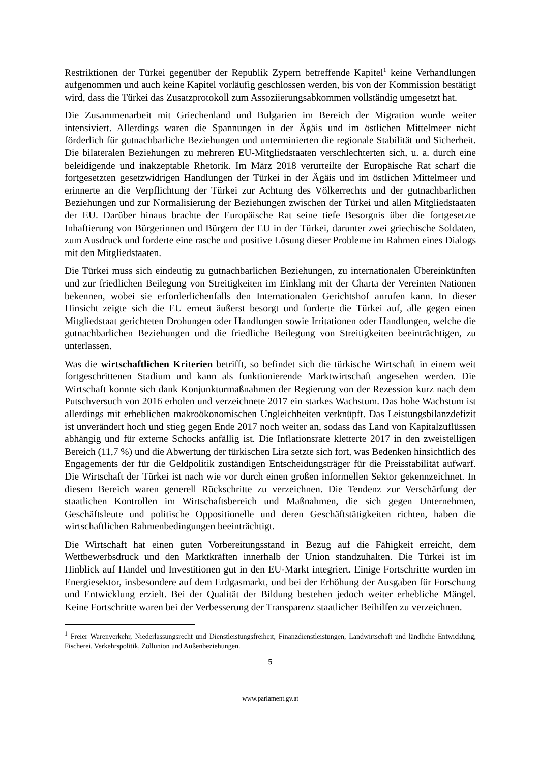Restriktionen der Türkei gegenüber der Republik Zypern betreffende Kapitel<sup>1</sup> keine Verhandlungen aufgenommen und auch keine Kapitel vorläufig geschlossen werden, bis von der Kommission bestätigt wird, dass die Türkei das Zusatzprotokoll zum Assoziierungsabkommen vollständig umgesetzt hat.
Die Zusammenarbeit mit Griechenland und Bulgarien im Bereich der Migration wurde weiter intensiviert. Allerdings waren die Spannungen in der Ägäis und im östlichen Mittelmeer nicht förderlich für gutnachbarliche Beziehungen und unterminierten die regionale Stabilität und Sicherheit. Die bilateralen Beziehungen zu mehreren EU-Mitgliedstaaten verschlechterten sich, u. a. durch eine beleidigende und inakzeptable Rhetorik. Im März 2018 verurteilte der Europäische Rat scharf die fortgesetzten gesetzwidrigen Handlungen der Türkei in der Ägäis und im östlichen Mittelmeer und erinnerte an die Verpflichtung der Türkei zur Achtung des Völkerrechts und der gutnachbarlichen Beziehungen und zur Normalisierung der Beziehungen zwischen der Türkei und allen Mitgliedstaaten der EU. Darüber hinaus brachte der Europäische Rat seine tiefe Besorgnis über die fortgesetzte Inhaftierung von Bürgerinnen und Bürgern der EU in der Türkei, darunter zwei griechische Soldaten, zum Ausdruck und forderte eine rasche und positive Lösung dieser Probleme im Rahmen eines Dialogs mit den Mitgliedstaaten.
Die Türkei muss sich eindeutig zu gutnachbarlichen Beziehungen, zu internationalen Übereinkünften und zur friedlichen Beilegung von Streitigkeiten im Einklang mit der Charta der Vereinten Nationen bekennen, wobei sie erforderlichenfalls den Internationalen Gerichtshof anrufen kann. In dieser Hinsicht zeigte sich die EU erneut äußerst besorgt und forderte die Türkei auf, alle gegen einen Mitgliedstaat gerichteten Drohungen oder Handlungen sowie Irritationen oder Handlungen, welche die gutnachbarlichen Beziehungen und die friedliche Beilegung von Streitigkeiten beeinträchtigen, zu unterlassen.
Was die wirtschaftlichen Kriterien betrifft, so befindet sich die türkische Wirtschaft in einem weit fortgeschrittenen Stadium und kann als funktionierende Marktwirtschaft angesehen werden. Die Wirtschaft konnte sich dank Konjunkturmaßnahmen der Regierung von der Rezession kurz nach dem Putschversuch von 2016 erholen und verzeichnete 2017 ein starkes Wachstum. Das hohe Wachstum ist allerdings mit erheblichen makroökonomischen Ungleichheiten verknüpft. Das Leistungsbilanzdefizit ist unverändert hoch und stieg gegen Ende 2017 noch weiter an, sodass das Land von Kapitalzuflüssen abhängig und für externe Schocks anfällig ist. Die Inflationsrate kletterte 2017 in den zweistelligen Bereich (11,7 %) und die Abwertung der türkischen Lira setzte sich fort, was Bedenken hinsichtlich des Engagements der für die Geldpolitik zuständigen Entscheidungsträger für die Preisstabilität aufwarf. Die Wirtschaft der Türkei ist nach wie vor durch einen großen informellen Sektor gekennzeichnet. In diesem Bereich waren generell Rückschritte zu verzeichnen. Die Tendenz zur Verschärfung der staatlichen Kontrollen im Wirtschaftsbereich und Maßnahmen, die sich gegen Unternehmen, Geschäftsleute und politische Oppositionelle und deren Geschäftstätigkeiten richten, haben die wirtschaftlichen Rahmenbedingungen beeinträchtigt.
Die Wirtschaft hat einen guten Vorbereitungsstand in Bezug auf die Fähigkeit erreicht, dem Wettbewerbsdruck und den Marktkräften innerhalb der Union standzuhalten. Die Türkei ist im Hinblick auf Handel und Investitionen gut in den EU-Markt integriert. Einige Fortschritte wurden im Energiesektor, insbesondere auf dem Erdgasmarkt, und bei der Erhöhung der Ausgaben für Forschung und Entwicklung erzielt. Bei der Qualität der Bildung bestehen jedoch weiter erhebliche Mängel. Keine Fortschritte waren bei der Verbesserung der Transparenz staatlicher Beihilfen zu verzeichnen.
<sup>1</sup> Freier Warenverkehr, Niederlassungsrecht und Dienstleistungsfreiheit, Finanzdienstleistungen, Landwirtschaft und ländliche Entwicklung, Fischerei, Verkehrspolitik, Zollunion und Außenbeziehungen.
5
www.parlament.gv.at